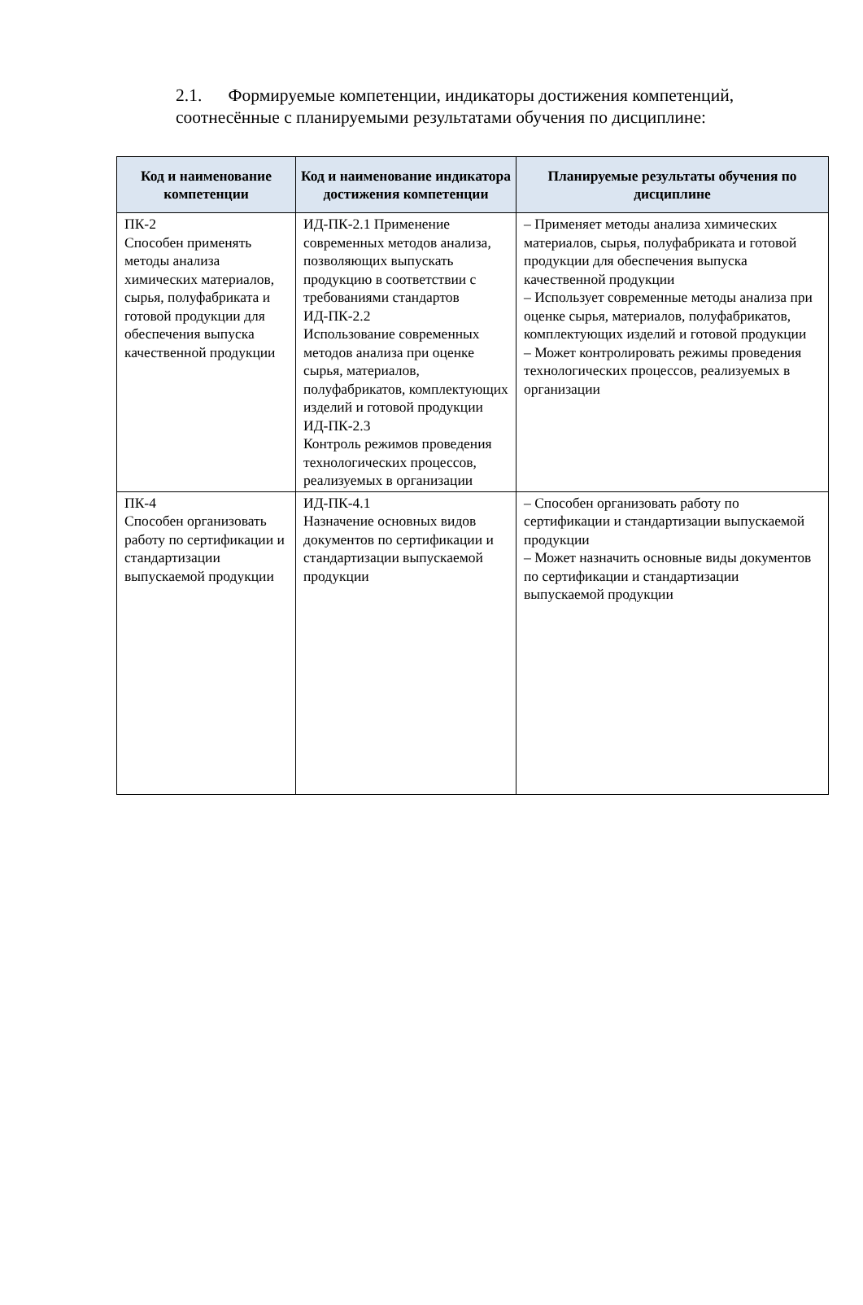2.1. Формируемые компетенции, индикаторы достижения компетенций, соотнесённые с планируемыми результатами обучения по дисциплине:
| Код и наименование компетенции | Код и наименование индикатора достижения компетенции | Планируемые результаты обучения по дисциплине |
| --- | --- | --- |
| ПК-2 Способен применять методы анализа химических материалов, сырья, полуфабриката и готовой продукции для обеспечения выпуска качественной продукции | ИД-ПК-2.1 Применение современных методов анализа, позволяющих выпускать продукцию в соответствии с требованиями стандартов ИД-ПК-2.2 Использование современных методов анализа при оценке сырья, материалов, полуфабрикатов, комплектующих изделий и готовой продукции ИД-ПК-2.3 Контроль режимов проведения технологических процессов, реализуемых в организации | – Применяет методы анализа химических материалов, сырья, полуфабриката и готовой продукции для обеспечения выпуска качественной продукции – Использует современные методы анализа при оценке сырья, материалов, полуфабрикатов, комплектующих изделий и готовой продукции – Может контролировать режимы проведения технологических процессов, реализуемых в организации |
| ПК-4 Способен организовать работу по сертификации и стандартизации выпускаемой продукции | ИД-ПК-4.1 Назначение основных видов документов по сертификации и стандартизации выпускаемой продукции | – Способен организовать работу по сертификации и стандартизации выпускаемой продукции – Может назначить основные виды документов по сертификации и стандартизации выпускаемой продукции |